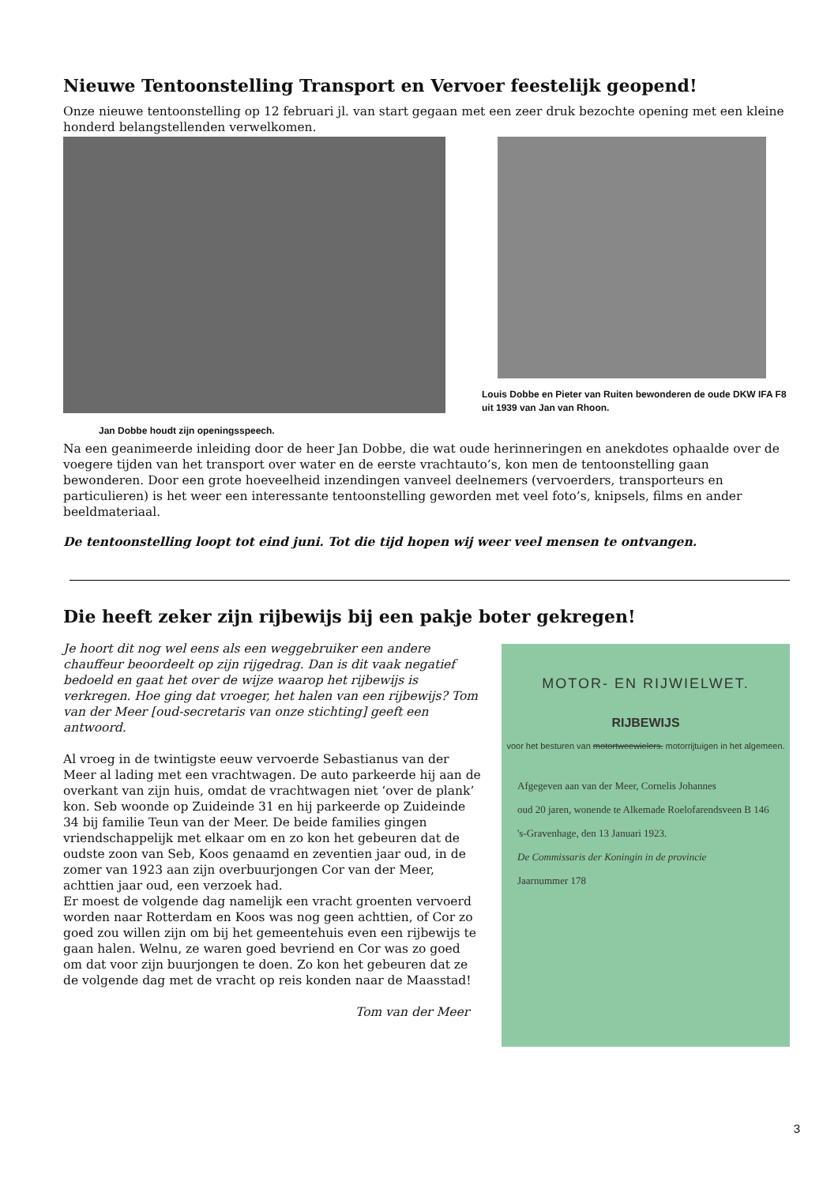Nieuwe Tentoonstelling Transport en Vervoer feestelijk geopend!
Onze nieuwe tentoonstelling op 12 februari jl. van start gegaan met een zeer druk bezochte opening met een kleine honderd belangstellenden verwelkomen.
Jan Dobbe houdt zijn openingsspeech.
Louis Dobbe en Pieter van Ruiten bewonderen de oude DKW IFA F8 uit 1939 van Jan van Rhoon.
Na een geanimeerde inleiding door de heer Jan Dobbe, die wat oude herinneringen en anekdotes ophaalde over de voegere tijden van het transport over water en de eerste vrachtauto’s, kon men de tentoonstelling gaan bewonderen. Door een grote hoeveelheid inzendingen vanveel deelnemers (vervoerders, transporteurs en particulieren) is het weer een interessante tentoonstelling geworden met veel foto’s, knipsels, films en ander beeldmateriaal.
De tentoonstelling loopt tot eind juni. Tot die tijd hopen wij weer veel mensen te ontvangen.
Die heeft zeker zijn rijbewijs bij een pakje boter gekregen!
Je hoort dit nog wel eens als een weggebruiker een andere chauffeur beoordeelt op zijn rijgedrag. Dan is dit vaak negatief bedoeld en gaat het over de wijze waarop het rijbewijs is verkregen. Hoe ging dat vroeger, het halen van een rijbewijs? Tom van der Meer [oud-secretaris van onze stichting] geeft een antwoord.
Al vroeg in de twintigste eeuw vervoerde Sebastianus van der Meer al lading met een vrachtwagen. De auto parkeerde hij aan de overkant van zijn huis, omdat de vrachtwagen niet ‘over de plank’ kon. Seb woonde op Zuideinde 31 en hij parkeerde op Zuideinde 34 bij familie Teun van der Meer. De beide families gingen vriendschappelijk met elkaar om en zo kon het gebeuren dat de oudste zoon van Seb, Koos genaamd en zeventien jaar oud, in de zomer van 1923 aan zijn overbuurjongen Cor van der Meer, achttien jaar oud, een verzoek had.
Er moest de volgende dag namelijk een vracht groenten vervoerd worden naar Rotterdam en Koos was nog geen achttien, of Cor zo goed zou willen zijn om bij het gemeentehuis even een rijbewijs te gaan halen. Welnu, ze waren goed bevriend en Cor was zo goed om dat voor zijn buurjongen te doen. Zo kon het gebeuren dat ze de volgende dag met de vracht op reis konden naar de Maasstad!
Tom van der Meer
MOTOR- EN RIJWIELWET.
RIJBEWIJS
voor het besturen van motortweewielers. motorrijtuigen in het algemeen.
Afgegeven aan van der Meer, Cornelis Johannes
oud 20 jaren, wonende te Alkemade Roelofarendsveen B 146
's-Gravenhage, den 13 Januari 1923.
De Commissaris der Koningin in de provincie
Jaarnummer 178
3